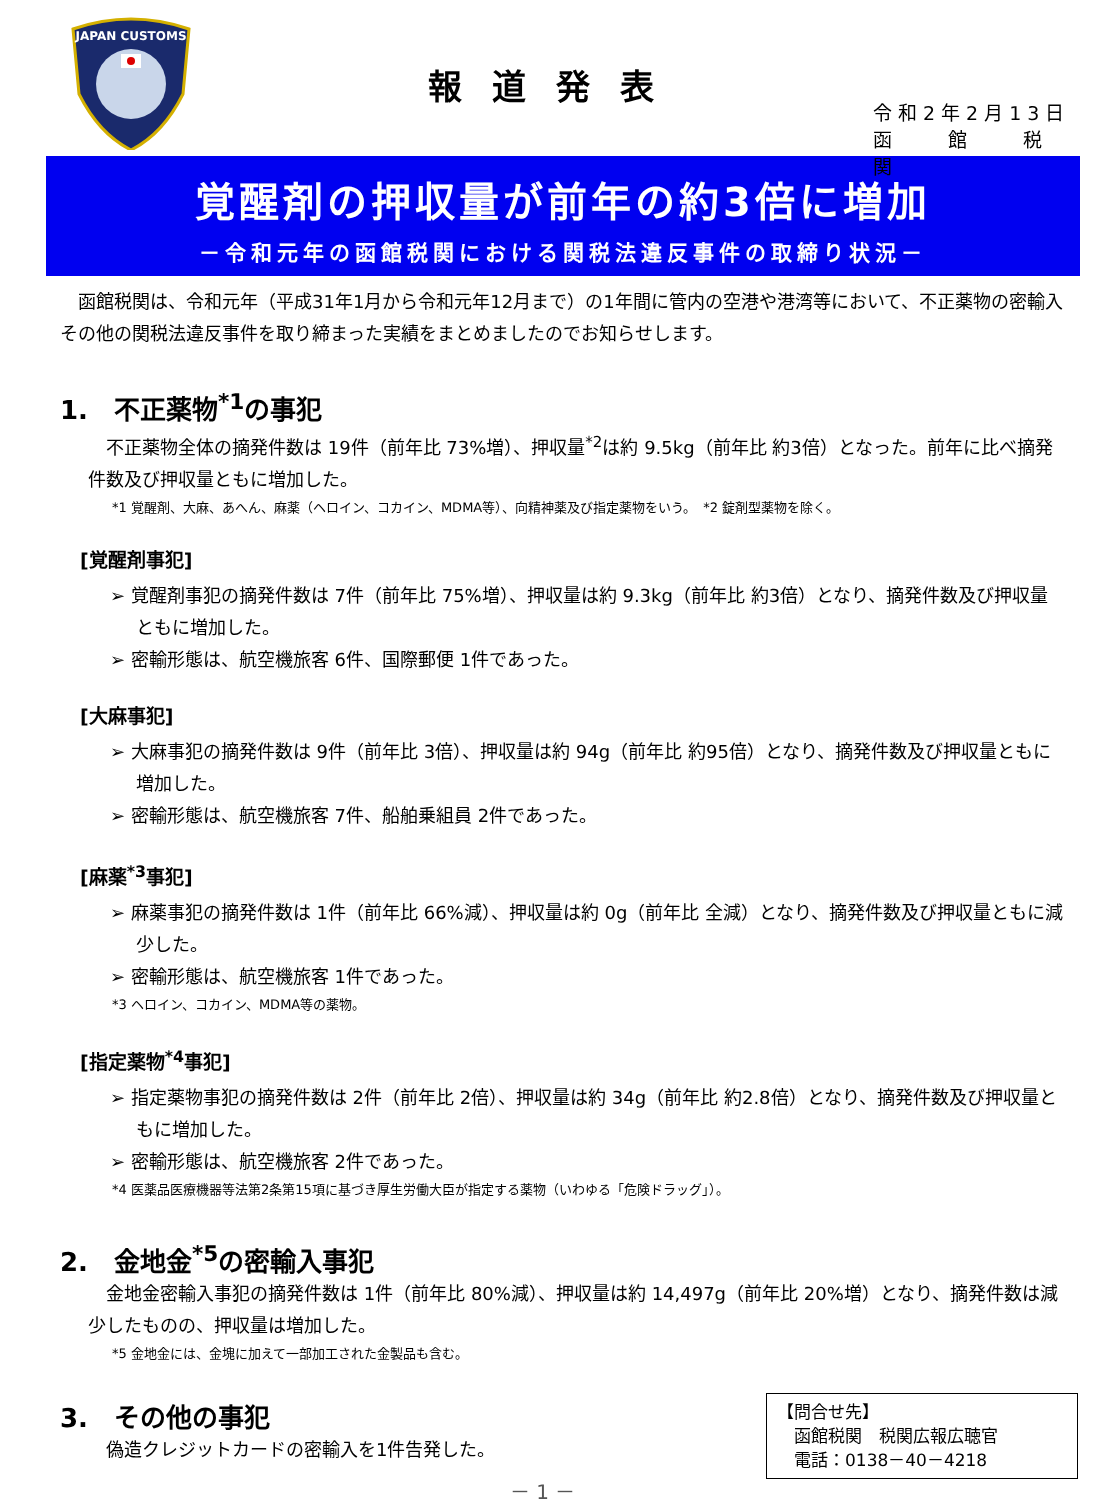JAPAN CUSTOMS
報道発表
令和2年2月13日
函　　館　　税　　関
覚醒剤の押収量が前年の約3倍に増加
－令和元年の函館税関における関税法違反事件の取締り状況－
函館税関は、令和元年（平成31年1月から令和元年12月まで）の1年間に管内の空港や港湾等において、不正薬物の密輸入その他の関税法違反事件を取り締まった実績をまとめましたのでお知らせします。
1.　不正薬物<sup>*1</sup>の事犯
不正薬物全体の摘発件数は 19件（前年比 73%増）、押収量<sup>*2</sup>は約 9.5kg（前年比 約3倍）となった。前年に比べ摘発件数及び押収量ともに増加した。
*1 覚醒剤、大麻、あへん、麻薬（ヘロイン、コカイン、MDMA等）、向精神薬及び指定薬物をいう。　*2 錠剤型薬物を除く。
[覚醒剤事犯]
➢ 覚醒剤事犯の摘発件数は 7件（前年比 75%増）、押収量は約 9.3kg（前年比 約3倍）となり、摘発件数及び押収量ともに増加した。
➢ 密輸形態は、航空機旅客 6件、国際郵便 1件であった。
[大麻事犯]
➢ 大麻事犯の摘発件数は 9件（前年比 3倍）、押収量は約 94g（前年比 約95倍）となり、摘発件数及び押収量ともに増加した。
➢ 密輸形態は、航空機旅客 7件、船舶乗組員 2件であった。
[麻薬<sup>*3</sup>事犯]
➢ 麻薬事犯の摘発件数は 1件（前年比 66%減）、押収量は約 0g（前年比 全減）となり、摘発件数及び押収量ともに減少した。
➢ 密輸形態は、航空機旅客 1件であった。
*3 ヘロイン、コカイン、MDMA等の薬物。
[指定薬物<sup>*4</sup>事犯]
➢ 指定薬物事犯の摘発件数は 2件（前年比 2倍）、押収量は約 34g（前年比 約2.8倍）となり、摘発件数及び押収量ともに増加した。
➢ 密輸形態は、航空機旅客 2件であった。
*4 医薬品医療機器等法第2条第15項に基づき厚生労働大臣が指定する薬物（いわゆる「危険ドラッグ」）。
2.　金地金<sup>*5</sup>の密輸入事犯
金地金密輸入事犯の摘発件数は 1件（前年比 80%減）、押収量は約 14,497g（前年比 20%増）となり、摘発件数は減少したものの、押収量は増加した。
*5 金地金には、金塊に加えて一部加工された金製品も含む。
3.　その他の事犯
偽造クレジットカードの密輸入を1件告発した。
【問合せ先】
　函館税関　税関広報広聴官
　電話：0138－40－4218
－ 1 －